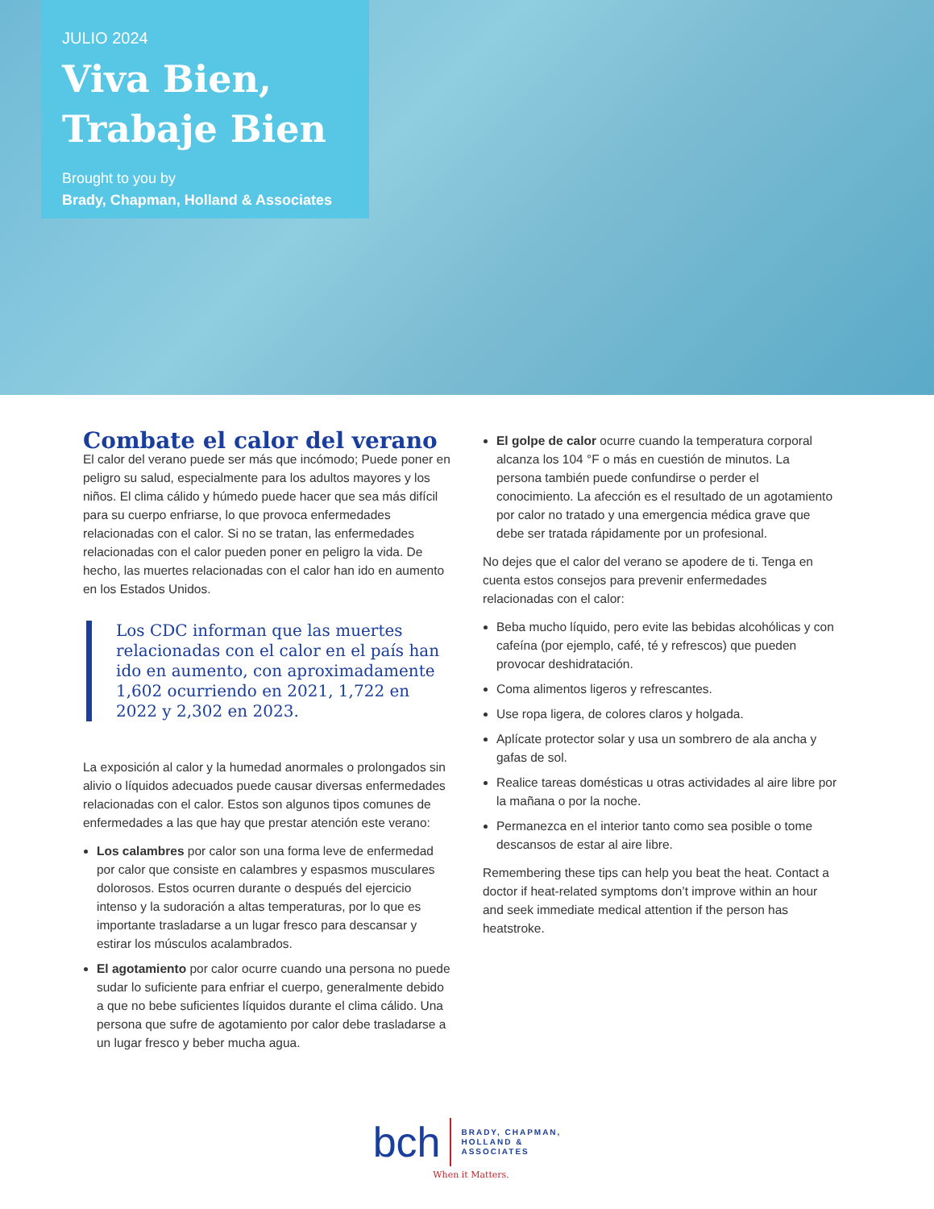JULIO 2024
Viva Bien,
Trabaje Bien
Brought to you by
Brady, Chapman, Holland & Associates
Combate el calor del verano
El calor del verano puede ser más que incómodo; Puede poner en peligro su salud, especialmente para los adultos mayores y los niños. El clima cálido y húmedo puede hacer que sea más difícil para su cuerpo enfriarse, lo que provoca enfermedades relacionadas con el calor. Si no se tratan, las enfermedades relacionadas con el calor pueden poner en peligro la vida. De hecho, las muertes relacionadas con el calor han ido en aumento en los Estados Unidos.
Los CDC informan que las muertes relacionadas con el calor en el país han ido en aumento, con aproximadamente 1,602 ocurriendo en 2021, 1,722 en 2022 y 2,302 en 2023.
La exposición al calor y la humedad anormales o prolongados sin alivio o líquidos adecuados puede causar diversas enfermedades relacionadas con el calor. Estos son algunos tipos comunes de enfermedades a las que hay que prestar atención este verano:
Los calambres por calor son una forma leve de enfermedad por calor que consiste en calambres y espasmos musculares dolorosos. Estos ocurren durante o después del ejercicio intenso y la sudoración a altas temperaturas, por lo que es importante trasladarse a un lugar fresco para descansar y estirar los músculos acalambrados.
El agotamiento por calor ocurre cuando una persona no puede sudar lo suficiente para enfriar el cuerpo, generalmente debido a que no bebe suficientes líquidos durante el clima cálido. Una persona que sufre de agotamiento por calor debe trasladarse a un lugar fresco y beber mucha agua.
El golpe de calor ocurre cuando la temperatura corporal alcanza los 104 °F o más en cuestión de minutos. La persona también puede confundirse o perder el conocimiento. La afección es el resultado de un agotamiento por calor no tratado y una emergencia médica grave que debe ser tratada rápidamente por un profesional.
No dejes que el calor del verano se apodere de ti. Tenga en cuenta estos consejos para prevenir enfermedades relacionadas con el calor:
Beba mucho líquido, pero evite las bebidas alcohólicas y con cafeína (por ejemplo, café, té y refrescos) que pueden provocar deshidratación.
Coma alimentos ligeros y refrescantes.
Use ropa ligera, de colores claros y holgada.
Aplícate protector solar y usa un sombrero de ala ancha y gafas de sol.
Realice tareas domésticas u otras actividades al aire libre por la mañana o por la noche.
Permanezca en el interior tanto como sea posible o tome descansos de estar al aire libre.
Remembering these tips can help you beat the heat. Contact a doctor if heat-related symptoms don’t improve within an hour and seek immediate medical attention if the person has heatstroke.
bch
BRADY, CHAPMAN,
HOLLAND &
ASSOCIATES
When it Matters.